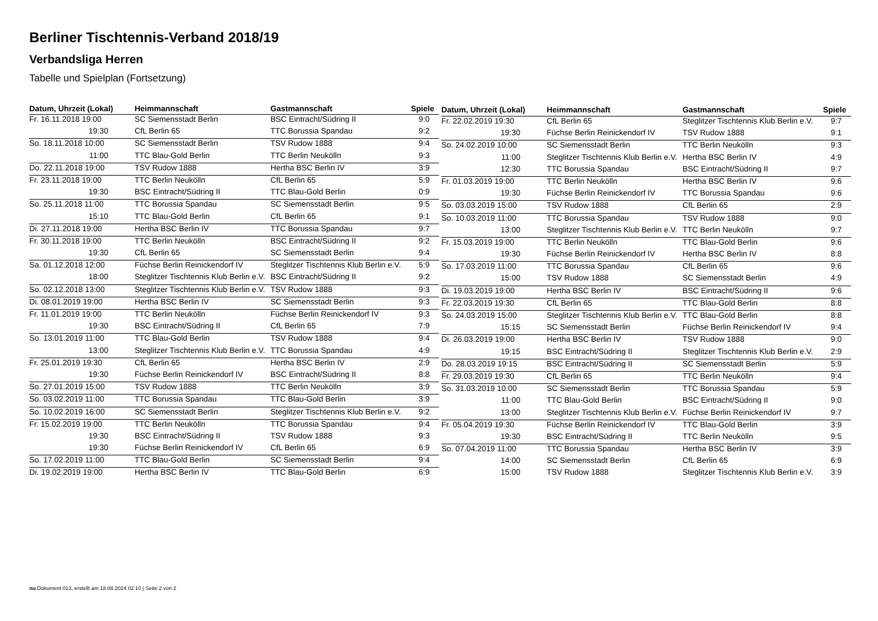Berliner Tischtennis-Verband 2018/19
Verbandsliga Herren
Tabelle und Spielplan (Fortsetzung)
| Datum, Uhrzeit (Lokal) | Heimmannschaft | Gastmannschaft | Spiele |
| --- | --- | --- | --- |
| Fr. 16.11.2018 19:00 | SC Siemensstadt Berlin | BSC Eintracht/Südring II | 9:0 |
| 19:30 | CfL Berlin 65 | TTC Borussia Spandau | 9:2 |
| So. 18.11.2018 10:00 | SC Siemensstadt Berlin | TSV Rudow 1888 | 9:4 |
| 11:00 | TTC Blau-Gold Berlin | TTC Berlin Neukölln | 9:3 |
| Do. 22.11.2018 19:00 | TSV Rudow 1888 | Hertha BSC Berlin IV | 3:9 |
| Fr. 23.11.2018 19:00 | TTC Berlin Neukölln | CfL Berlin 65 | 5:9 |
| 19:30 | BSC Eintracht/Südring II | TTC Blau-Gold Berlin | 0:9 |
| So. 25.11.2018 11:00 | TTC Borussia Spandau | SC Siemensstadt Berlin | 9:5 |
| 15:10 | TTC Blau-Gold Berlin | CfL Berlin 65 | 9:1 |
| Di. 27.11.2018 19:00 | Hertha BSC Berlin IV | TTC Borussia Spandau | 9:7 |
| Fr. 30.11.2018 19:00 | TTC Berlin Neukölln | BSC Eintracht/Südring II | 9:2 |
| 19:30 | CfL Berlin 65 | SC Siemensstadt Berlin | 9:4 |
| Sa. 01.12.2018 12:00 | Füchse Berlin Reinickendorf IV | Steglitzer Tischtennis Klub Berlin e.V. | 5:9 |
| 18:00 | Steglitzer Tischtennis Klub Berlin e.V. | BSC Eintracht/Südring II | 9:2 |
| So. 02.12.2018 13:00 | Steglitzer Tischtennis Klub Berlin e.V. | TSV Rudow 1888 | 9:3 |
| Di. 08.01.2019 19:00 | Hertha BSC Berlin IV | SC Siemensstadt Berlin | 9:3 |
| Fr. 11.01.2019 19:00 | TTC Berlin Neukölln | Füchse Berlin Reinickendorf IV | 9:3 |
| 19:30 | BSC Eintracht/Südring II | CfL Berlin 65 | 7:9 |
| So. 13.01.2019 11:00 | TTC Blau-Gold Berlin | TSV Rudow 1888 | 9:4 |
| 13:00 | Steglitzer Tischtennis Klub Berlin e.V. | TTC Borussia Spandau | 4:9 |
| Fr. 25.01.2019 19:30 | CfL Berlin 65 | Hertha BSC Berlin IV | 2:9 |
| 19:30 | Füchse Berlin Reinickendorf IV | BSC Eintracht/Südring II | 8:8 |
| So. 27.01.2019 15:00 | TSV Rudow 1888 | TTC Berlin Neukölln | 3:9 |
| So. 03.02.2019 11:00 | TTC Borussia Spandau | TTC Blau-Gold Berlin | 3:9 |
| So. 10.02.2019 16:00 | SC Siemensstadt Berlin | Steglitzer Tischtennis Klub Berlin e.V. | 9:2 |
| Fr. 15.02.2019 19:00 | TTC Berlin Neukölln | TTC Borussia Spandau | 9:4 |
| 19:30 | BSC Eintracht/Südring II | TSV Rudow 1888 | 9:3 |
| 19:30 | Füchse Berlin Reinickendorf IV | CfL Berlin 65 | 6:9 |
| So. 17.02.2019 11:00 | TTC Blau-Gold Berlin | SC Siemensstadt Berlin | 9:4 |
| Di. 19.02.2019 19:00 | Hertha BSC Berlin IV | TTC Blau-Gold Berlin | 6:9 |
| Datum, Uhrzeit (Lokal) | Heimmannschaft | Gastmannschaft | Spiele |
| --- | --- | --- | --- |
| Fr. 22.02.2019 19:30 | CfL Berlin 65 | Steglitzer Tischtennis Klub Berlin e.V. | 9:7 |
| 19:30 | Füchse Berlin Reinickendorf IV | TSV Rudow 1888 | 9:1 |
| So. 24.02.2019 10:00 | SC Siemensstadt Berlin | TTC Berlin Neukölln | 9:3 |
| 11:00 | Steglitzer Tischtennis Klub Berlin e.V. | Hertha BSC Berlin IV | 4:9 |
| 12:30 | TTC Borussia Spandau | BSC Eintracht/Südring II | 9:7 |
| Fr. 01.03.2019 19:00 | TTC Berlin Neukölln | Hertha BSC Berlin IV | 9:6 |
| 19:30 | Füchse Berlin Reinickendorf IV | TTC Borussia Spandau | 9:6 |
| So. 03.03.2019 15:00 | TSV Rudow 1888 | CfL Berlin 65 | 2:9 |
| So. 10.03.2019 11:00 | TTC Borussia Spandau | TSV Rudow 1888 | 9:0 |
| 13:00 | Steglitzer Tischtennis Klub Berlin e.V. | TTC Berlin Neukölln | 9:7 |
| Fr. 15.03.2019 19:00 | TTC Berlin Neukölln | TTC Blau-Gold Berlin | 9:6 |
| 19:30 | Füchse Berlin Reinickendorf IV | Hertha BSC Berlin IV | 8:8 |
| So. 17.03.2019 11:00 | TTC Borussia Spandau | CfL Berlin 65 | 9:6 |
| 15:00 | TSV Rudow 1888 | SC Siemensstadt Berlin | 4:9 |
| Di. 19.03.2019 19:00 | Hertha BSC Berlin IV | BSC Eintracht/Südring II | 9:6 |
| Fr. 22.03.2019 19:30 | CfL Berlin 65 | TTC Blau-Gold Berlin | 8:8 |
| So. 24.03.2019 15:00 | Steglitzer Tischtennis Klub Berlin e.V. | TTC Blau-Gold Berlin | 8:8 |
| 15:15 | SC Siemensstadt Berlin | Füchse Berlin Reinickendorf IV | 9:4 |
| Di. 26.03.2019 19:00 | Hertha BSC Berlin IV | TSV Rudow 1888 | 9:0 |
| 19:15 | BSC Eintracht/Südring II | Steglitzer Tischtennis Klub Berlin e.V. | 2:9 |
| Do. 28.03.2019 19:15 | BSC Eintracht/Südring II | SC Siemensstadt Berlin | 5:9 |
| Fr. 29.03.2019 19:30 | CfL Berlin 65 | TTC Berlin Neukölln | 9:4 |
| So. 31.03.2019 10:00 | SC Siemensstadt Berlin | TTC Borussia Spandau | 5:9 |
| 11:00 | TTC Blau-Gold Berlin | BSC Eintracht/Südring II | 9:0 |
| 13:00 | Steglitzer Tischtennis Klub Berlin e.V. | Füchse Berlin Reinickendorf IV | 9:7 |
| Fr. 05.04.2019 19:30 | Füchse Berlin Reinickendorf IV | TTC Blau-Gold Berlin | 3:9 |
| 19:30 | BSC Eintracht/Südring II | TTC Berlin Neukölln | 9:5 |
| So. 07.04.2019 11:00 | TTC Borussia Spandau | Hertha BSC Berlin IV | 3:9 |
| 14:00 | SC Siemensstadt Berlin | CfL Berlin 65 | 6:9 |
| 15:00 | TSV Rudow 1888 | Steglitzer Tischtennis Klub Berlin e.V. | 3:9 |
nu.Dokument 013, erstellt am 18.08.2024 02:10 | Seite 2 von 2